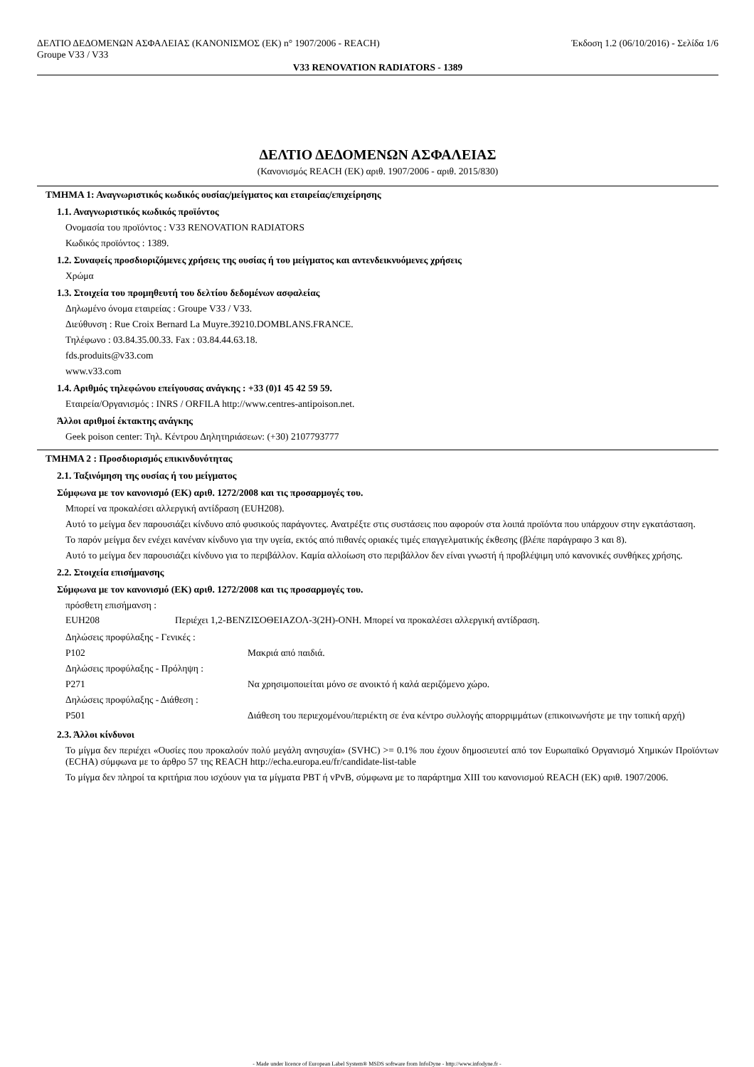ΔΕΛΤΙΟ ΔΕΔΟΜΕΝΩΝ ΑΣΦΑΛΕΙΑΣ (ΚΑΝΟΝΙΣΜΟΣ (ΕΚ) n° 1907/2006 - REACH) Έκδοση 1.2 (06/10/2016) - Σελίδα 1/6
Groupe V33 / V33
V33 RENOVATION RADIATORS - 1389
ΔΕΛΤΙΟ ΔΕΔΟΜΕΝΩΝ ΑΣΦΑΛΕΙΑΣ
(Κανονισμός REACH (ΕΚ) αριθ. 1907/2006 - αριθ. 2015/830)
ΤΜΗΜΑ 1: Αναγνωριστικός κωδικός ουσίας/μείγματος και εταιρείας/επιχείρησης
1.1. Αναγνωριστικός κωδικός προϊόντος
Ονομασία του προϊόντος : V33 RENOVATION RADIATORS
Κωδικός προϊόντος : 1389.
1.2. Συναφείς προσδιοριζόμενες χρήσεις της ουσίας ή του μείγματος και αντενδεικνυόμενες χρήσεις
Χρώμα
1.3. Στοιχεία του προμηθευτή του δελτίου δεδομένων ασφαλείας
Δηλωμένο όνομα εταιρείας : Groupe V33 / V33.
Διεύθυνση : Rue Croix Bernard La Muyre.39210.DOMBLANS.FRANCE.
Τηλέφωνο : 03.84.35.00.33. Fax : 03.84.44.63.18.
fds.produits@v33.com
www.v33.com
1.4. Αριθμός τηλεφώνου επείγουσας ανάγκης : +33 (0)1 45 42 59 59.
Εταιρεία/Οργανισμός : INRS / ORFILA http://www.centres-antipoison.net.
Άλλοι αριθμοί έκτακτης ανάγκης
Geek poison center: Τηλ. Κέντρου Δηλητηριάσεων: (+30) 2107793777
ΤΜΗΜΑ 2 : Προσδιορισμός επικινδυνότητας
2.1. Ταξινόμηση της ουσίας ή του μείγματος
Σύμφωνα με τον κανονισμό (ΕΚ) αριθ. 1272/2008 και τις προσαρμογές του.
Μπορεί να προκαλέσει αλλεργική αντίδραση (EUH208).
Αυτό το μείγμα δεν παρουσιάζει κίνδυνο από φυσικούς παράγοντες. Ανατρέξτε στις συστάσεις που αφορούν στα λοιπά προϊόντα που υπάρχουν στην εγκατάσταση.
Το παρόν μείγμα δεν ενέχει κανέναν κίνδυνο για την υγεία, εκτός από πιθανές οριακές τιμές επαγγελματικής έκθεσης (βλέπε παράγραφο 3 και 8).
Αυτό το μείγμα δεν παρουσιάζει κίνδυνο για το περιβάλλον. Καμία αλλοίωση στο περιβάλλον δεν είναι γνωστή ή προβλέψιμη υπό κανονικές συνθήκες χρήσης.
2.2. Στοιχεία επισήμανσης
Σύμφωνα με τον κανονισμό (ΕΚ) αριθ. 1272/2008 και τις προσαρμογές του.
πρόσθετη επισήμανση :
| EUH208 | Περιέχει 1,2-ΒΕΝΖΙΣΟΘΕΙΑΖΟΛ-3(2H)-ΟΝΗ. Μπορεί να προκαλέσει αλλεργική αντίδραση. |
| Δηλώσεις προφύλαξης - Γενικές : | |
| P102 | Μακριά από παιδιά. |
| Δηλώσεις προφύλαξης - Πρόληψη : | |
| P271 | Να χρησιμοποιείται μόνο σε ανοικτό ή καλά αεριζόμενο χώρο. |
| Δηλώσεις προφύλαξης - Διάθεση : | |
| P501 | Διάθεση του περιεχομένου/περιέκτη σε ένα κέντρο συλλογής απορριμμάτων (επικοινωνήστε με την τοπική αρχή) |
2.3. Άλλοι κίνδυνοι
Το μίγμα δεν περιέχει «Ουσίες που προκαλούν πολύ μεγάλη ανησυχία» (SVHC) >= 0.1% που έχουν δημοσιευτεί από τον Ευρωπαϊκό Οργανισμό Χημικών Προϊόντων (ECHA) σύμφωνα με το άρθρο 57 της REACH http://echa.europa.eu/fr/candidate-list-table
Το μίγμα δεν πληροί τα κριτήρια που ισχύουν για τα μίγματα PBT ή vPvB, σύμφωνα με το παράρτημα XIII του κανονισμού REACH (ΕΚ) αριθ. 1907/2006.
- Made under licence of European Label System® MSDS software from InfoDyne - http://www.infodyne.fr -